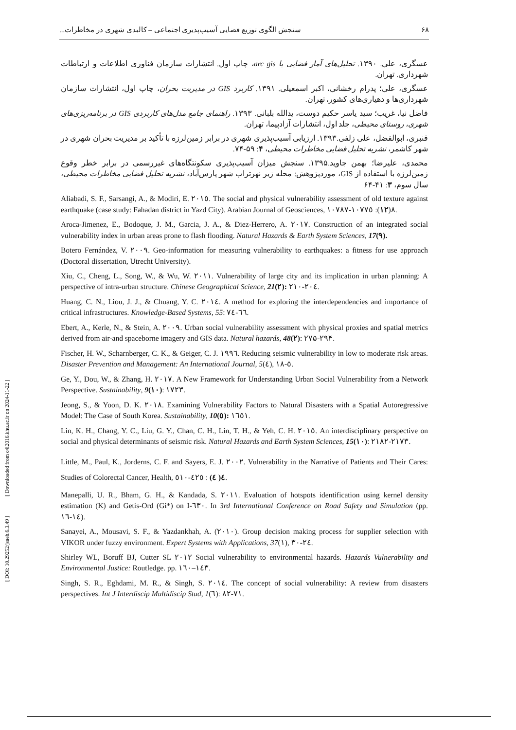[ Downloaded from c4i2016.khu.ac.ir on 2024-11-22 ]
[ DOI: 10.29252/jsaeh.6.3.49 ]
۶۸ سنجش الگوی توزیع فضایی آسیب‌پذیری اجتماعی – کالبدی شهری در مخاطرات...
عسگری، علی. ۱۳۹۰. تحلیل‌های آمار فضایی با arc gis، چاپ اول. انتشارات سازمان فناوری اطلاعات و ارتباطات شهرداری. تهران.
عسگری، علی؛ پدرام رخشانی، اکبر اسمعیلی. ۱۳۹۱. کاربرد GIS در مدیریت بحران، چاپ اول، انتشارات سازمان شهرداری‌ها و دهیاری‌های کشور، تهران.
فاضل نیا، غریب؛ سید یاسر حکیم دوست، یدالله بلبانی. ۱۳۹۳. راهنمای جامع مدل‌های کاربردی GIS در برنامه‌ریزی‌های شهری، روستای محیطی، جلد اول، انتشارات آزادپیما، تهران.
قنبری، ابوالفضل، علی زلفی.۱۳۹۳. ارزیابی آسیب‌پذیری شهری در برابر زمین‌لرزه با تأکید بر مدیریت بحران شهری در شهر کاشمر، نشریه تحلیل فضایی مخاطرات محیطی، ۴: ۵۹-۷۴.
محمدی، علیرضا؛ بهمن جاوید.۱۳۹۵. سنجش میزان آسیب‌پذیری سکونتگاه‌های غیررسمی در برابر خطر وقوع زمین‌لرزه با استفاده از GIS، موردپژوهش: محله زیر نهرتراب شهر پارس‌آباد، نشریه تحلیل فضایی مخاطرات محیطی، سال سوم، ۳: ۴۱-۶۴
Aliabadi, S. F., Sarsangi, A., & Modiri, E. ٢٠١٥. The social and physical vulnerability assessment of old texture against earthquake (case study: Fahadan district in Yazd City). Arabian Journal of Geosciences, ٨(١٢): ١٠٧٧٥-١٠٧٨٧.
Aroca-Jimenez, E., Bodoque, J. M., Garcia, J. A., & Diez-Herrero, A. ٢٠١٧. Construction of an integrated social vulnerability index in urban areas prone to flash flooding. Natural Hazards & Earth System Sciences, 17(٩).
Botero Fernández, V. ٢٠٠٩. Geo-information for measuring vulnerability to earthquakes: a fitness for use approach (Doctoral dissertation, Utrecht University).
Xiu, C., Cheng, L., Song, W., & Wu, W. ٢٠١١. Vulnerability of large city and its implication in urban planning: A perspective of intra-urban structure. Chinese Geographical Science, 21(٢): ٢٠٤-٢١٠.
Huang, C. N., Liou, J. J., & Chuang, Y. C. ٢٠١٤. A method for exploring the interdependencies and importance of critical infrastructures. Knowledge-Based Systems, 55: ٦٦-٧٤.
Ebert, A., Kerle, N., & Stein, A. ٢٠٠٩. Urban social vulnerability assessment with physical proxies and spatial metrics derived from air-and spaceborne imagery and GIS data. Natural hazards, 48(٢): ۲۷۵-۲۹۴.
Fischer, H. W., Scharnberger, C. K., & Geiger, C. J. ١٩٩٦. Reducing seismic vulnerability in low to moderate risk areas. Disaster Prevention and Management: An International Journal, 5(٤), ٥-١٨.
Ge, Y., Dou, W., & Zhang, H. ٢٠١٧. A New Framework for Understanding Urban Social Vulnerability from a Network Perspective. Sustainability, 9(١٠): ١٧٢٣.
Jeong, S., & Yoon, D. K. ٢٠١٨. Examining Vulnerability Factors to Natural Disasters with a Spatial Autoregressive Model: The Case of South Korea. Sustainability, 10(٥): ١٦٥١.
Lin, K. H., Chang, Y. C., Liu, G. Y., Chan, C. H., Lin, T. H., & Yeh, C. H. ٢٠١٥. An interdisciplinary perspective on social and physical determinants of seismic risk. Natural Hazards and Earth System Sciences, 15(١٠): ٢١٧٣-٢١٨٢.
Little, M., Paul, K., Jorderns, C. F. and Sayers, E. J. ٢٠٠٢. Vulnerability in the Narrative of Patients and Their Cares: Studies of Colorectal Cancer, Health, ٤( ٤) : ٤٢٥-٥١٠.
Manepalli, U. R., Bham, G. H., & Kandada, S. ٢٠١١. Evaluation of hotspots identification using kernel density estimation (K) and Getis-Ord (Gi*) on I-٦٣٠. In 3rd International Conference on Road Safety and Simulation (pp. ١٤-١٦).
Sanayei, A., Mousavi, S. F., & Yazdankhah, A. (٢٠١٠). Group decision making process for supplier selection with VIKOR under fuzzy environment. Expert Systems with Applications, 37(١), ٢٤-٣٠.
Shirley WL, Boruff BJ, Cutter SL ٢٠١٢ Social vulnerability to environmental hazards. Hazards Vulnerability and Environmental Justice: Routledge. pp. ١٤٣–١٦٠.
Singh, S. R., Eghdami, M. R., & Singh, S. ٢٠١٤. The concept of social vulnerability: A review from disasters perspectives. Int J Interdiscip Multidiscip Stud, 1(٦): ٧١-٨٢.